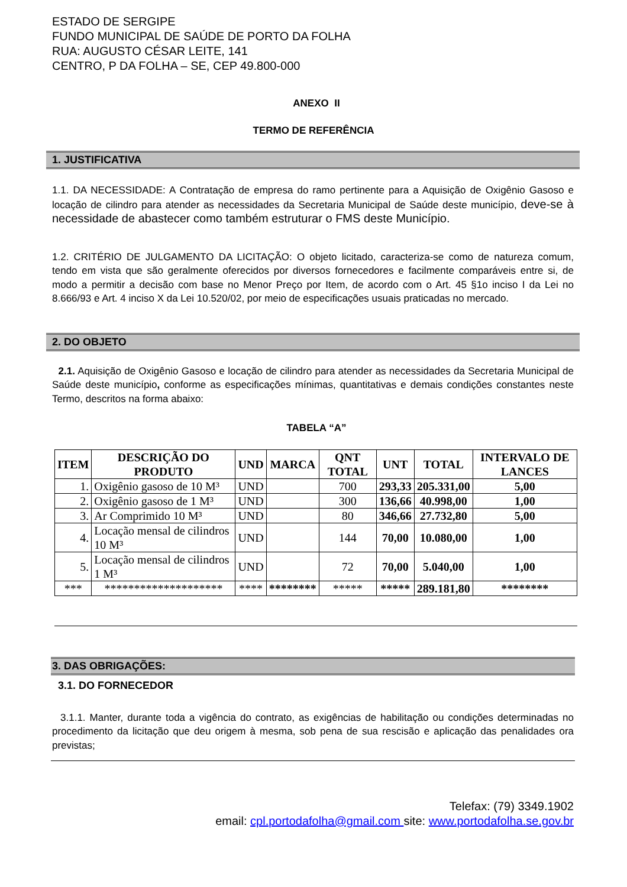ESTADO DE SERGIPE
FUNDO MUNICIPAL DE SAÚDE DE PORTO DA FOLHA
RUA: AUGUSTO CÉSAR LEITE, 141
CENTRO, P DA FOLHA – SE, CEP 49.800-000
ANEXO II
TERMO DE REFERÊNCIA
1. JUSTIFICATIVA
1.1. DA NECESSIDADE: A Contratação de empresa do ramo pertinente para a Aquisição de Oxigênio Gasoso e locação de cilindro para atender as necessidades da Secretaria Municipal de Saúde deste município, deve-se à necessidade de abastecer como também estruturar o FMS deste Município.
1.2. CRITÉRIO DE JULGAMENTO DA LICITAÇÃO: O objeto licitado, caracteriza-se como de natureza comum, tendo em vista que são geralmente oferecidos por diversos fornecedores e facilmente comparáveis entre si, de modo a permitir a decisão com base no Menor Preço por Item, de acordo com o Art. 45 §1o inciso I da Lei no 8.666/93 e Art. 4 inciso X da Lei 10.520/02, por meio de especificações usuais praticadas no mercado.
2. DO OBJETO
2.1. Aquisição de Oxigênio Gasoso e locação de cilindro para atender as necessidades da Secretaria Municipal de Saúde deste município, conforme as especificações mínimas, quantitativas e demais condições constantes neste Termo, descritos na forma abaixo:
TABELA “A”
| ITEM | DESCRIÇÃO DO PRODUTO | UND | MARCA | QNT TOTAL | UNT | TOTAL | INTERVALO DE LANCES |
| --- | --- | --- | --- | --- | --- | --- | --- |
| 1. | Oxigênio gasoso de 10 M³ | UND | | 700 | 293,33 | 205.331,00 | 5,00 |
| 2. | Oxigênio gasoso de 1 M³ | UND | | 300 | 136,66 | 40.998,00 | 1,00 |
| 3. | Ar Comprimido 10 M³ | UND | | 80 | 346,66 | 27.732,80 | 5,00 |
| 4. | Locação mensal de cilindros 10 M³ | UND | | 144 | 70,00 | 10.080,00 | 1,00 |
| 5. | Locação mensal de cilindros 1 M³ | UND | | 72 | 70,00 | 5.040,00 | 1,00 |
| *** | ******************** | **** | ******** | ***** | ***** | 289.181,80 | ******** |
3. DAS OBRIGAÇÕES:
3.1. DO FORNECEDOR
3.1.1. Manter, durante toda a vigência do contrato, as exigências de habilitação ou condições determinadas no procedimento da licitação que deu origem à mesma, sob pena de sua rescisão e aplicação das penalidades ora previstas;
Telefax: (79) 3349.1902
email: cpl.portodafolha@gmail.com site: www.portodafolha.se.gov.br